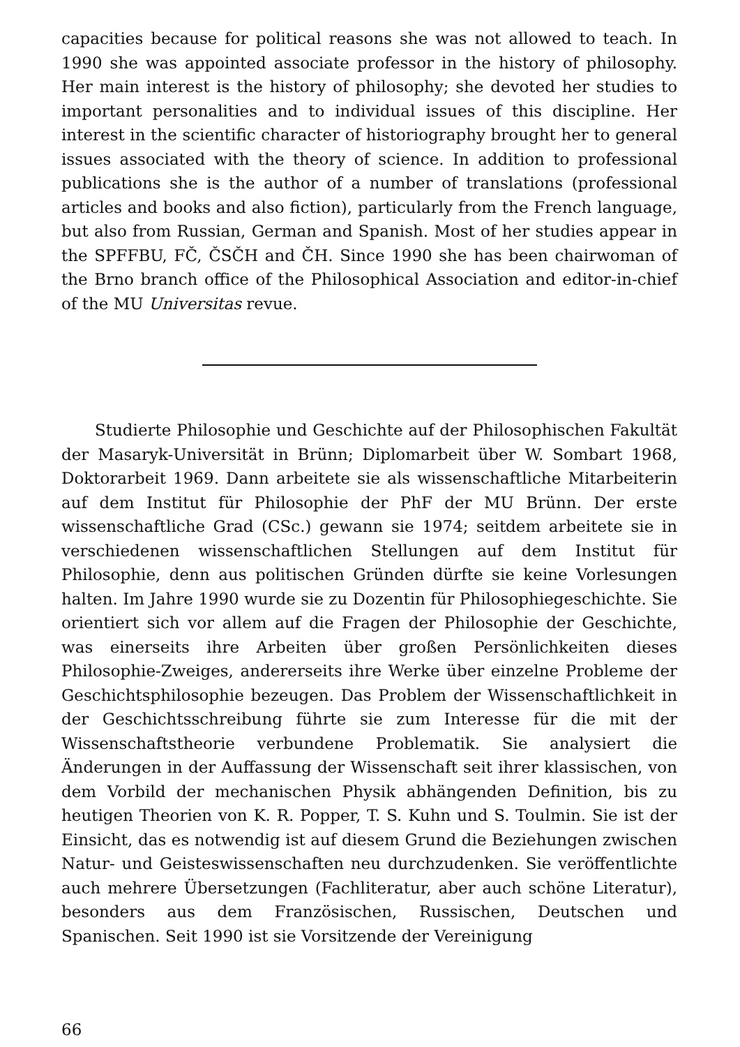capacities because for political reasons she was not allowed to teach. In 1990 she was appointed associate professor in the history of philosophy. Her main interest is the history of philosophy; she devoted her studies to important personalities and to individual issues of this discipline. Her interest in the scientific character of historiography brought her to general issues associated with the theory of science. In addition to professional publications she is the author of a number of translations (professional articles and books and also fiction), particularly from the French language, but also from Russian, German and Spanish. Most of her studies appear in the SPFFBU, FČ, ČSČH and ČH. Since 1990 she has been chairwoman of the Brno branch office of the Philosophical Association and editor-in-chief of the MU Universitas revue.
Studierte Philosophie und Geschichte auf der Philosophischen Fakultät der Masaryk-Universität in Brünn; Diplomarbeit über W. Sombart 1968, Doktorarbeit 1969. Dann arbeitete sie als wissenschaftliche Mitarbeiterin auf dem Institut für Philosophie der PhF der MU Brünn. Der erste wissenschaftliche Grad (CSc.) gewann sie 1974; seitdem arbeitete sie in verschiedenen wissenschaftlichen Stellungen auf dem Institut für Philosophie, denn aus politischen Gründen dürfte sie keine Vorlesungen halten. Im Jahre 1990 wurde sie zu Dozentin für Philosophiegeschichte. Sie orientiert sich vor allem auf die Fragen der Philosophie der Geschichte, was einerseits ihre Arbeiten über großen Persönlichkeiten dieses Philosophie-Zweiges, andererseits ihre Werke über einzelne Probleme der Geschichtsphilosophie bezeugen. Das Problem der Wissenschaftlichkeit in der Geschichtsschreibung führte sie zum Interesse für die mit der Wissenschaftstheorie verbundene Problematik. Sie analysiert die Änderungen in der Auffassung der Wissenschaft seit ihrer klassischen, von dem Vorbild der mechanischen Physik abhängenden Definition, bis zu heutigen Theorien von K. R. Popper, T. S. Kuhn und S. Toulmin. Sie ist der Einsicht, das es notwendig ist auf diesem Grund die Beziehungen zwischen Natur- und Geisteswissenschaften neu durchzudenken. Sie veröffentlichte auch mehrere Übersetzungen (Fachliteratur, aber auch schöne Literatur), besonders aus dem Französischen, Russischen, Deutschen und Spanischen. Seit 1990 ist sie Vorsitzende der Vereinigung
66